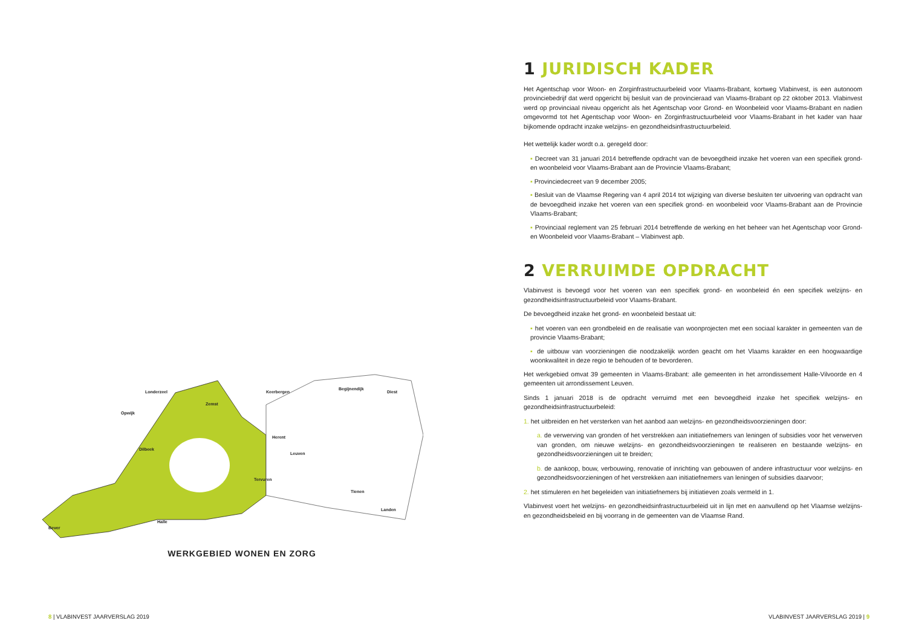Londerzeel
Zemst
Opwijk
Keerbergen
Begijnendijk
Diest
Herent
Leuven
Tienen
Landen
Bever
Halle
Tervuren
Dilbeek
WERKGEBIED WONEN EN ZORG
1 JURIDISCH KADER
Het Agentschap voor Woon- en Zorginfrastructuurbeleid voor Vlaams-Brabant, kortweg Vlabinvest, is een autonoom provinciebedrijf dat werd opgericht bij besluit van de provincieraad van Vlaams-Brabant op 22 oktober 2013. Vlabinvest werd op provinciaal niveau opgericht als het Agentschap voor Grond- en Woonbeleid voor Vlaams-Brabant en nadien omgevormd tot het Agentschap voor Woon- en Zorginfrastructuurbeleid voor Vlaams-Brabant in het kader van haar bijkomende opdracht inzake welzijns- en gezondheidsinfrastructuurbeleid.
Het wettelijk kader wordt o.a. geregeld door:
▪ Decreet van 31 januari 2014 betreffende opdracht van de bevoegdheid inzake het voeren van een specifiek grond- en woonbeleid voor Vlaams-Brabant aan de Provincie Vlaams-Brabant;
▪ Provinciedecreet van 9 december 2005;
▪ Besluit van de Vlaamse Regering van 4 april 2014 tot wijziging van diverse besluiten ter uitvoering van opdracht van de bevoegdheid inzake het voeren van een specifiek grond- en woonbeleid voor Vlaams-Brabant aan de Provincie Vlaams-Brabant;
▪ Provinciaal reglement van 25 februari 2014 betreffende de werking en het beheer van het Agentschap voor Grond- en Woonbeleid voor Vlaams-Brabant – Vlabinvest apb.
2 VERRUIMDE OPDRACHT
Vlabinvest is bevoegd voor het voeren van een specifiek grond- en woonbeleid én een specifiek welzijns- en gezondheidsinfrastructuurbeleid voor Vlaams-Brabant.
De bevoegdheid inzake het grond- en woonbeleid bestaat uit:
▪ het voeren van een grondbeleid en de realisatie van woonprojecten met een sociaal karakter in gemeenten van de provincie Vlaams-Brabant;
▪ de uitbouw van voorzieningen die noodzakelijk worden geacht om het Vlaams karakter en een hoogwaardige woonkwaliteit in deze regio te behouden of te bevorderen.
Het werkgebied omvat 39 gemeenten in Vlaams-Brabant: alle gemeenten in het arrondissement Halle-Vilvoorde en 4 gemeenten uit arrondissement Leuven.
Sinds 1 januari 2018 is de opdracht verruimd met een bevoegdheid inzake het specifiek welzijns- en gezondheidsinfrastructuurbeleid:
1. het uitbreiden en het versterken van het aanbod aan welzijns- en gezondheidsvoorzieningen door:
a. de verwerving van gronden of het verstrekken aan initiatiefnemers van leningen of subsidies voor het verwerven van gronden, om nieuwe welzijns- en gezondheidsvoorzieningen te realiseren en bestaande welzijns- en gezondheidsvoorzieningen uit te breiden;
b. de aankoop, bouw, verbouwing, renovatie of inrichting van gebouwen of andere infrastructuur voor welzijns- en gezondheidsvoorzieningen of het verstrekken aan initiatiefnemers van leningen of subsidies daarvoor;
2. het stimuleren en het begeleiden van initiatiefnemers bij initiatieven zoals vermeld in 1.
Vlabinvest voert het welzijns- en gezondheidsinfrastructuurbeleid uit in lijn met en aanvullend op het Vlaamse welzijns- en gezondheidsbeleid en bij voorrang in de gemeenten van de Vlaamse Rand.
8 | VLABINVEST JAARVERSLAG 2019
VLABINVEST JAARVERSLAG 2019 | 9